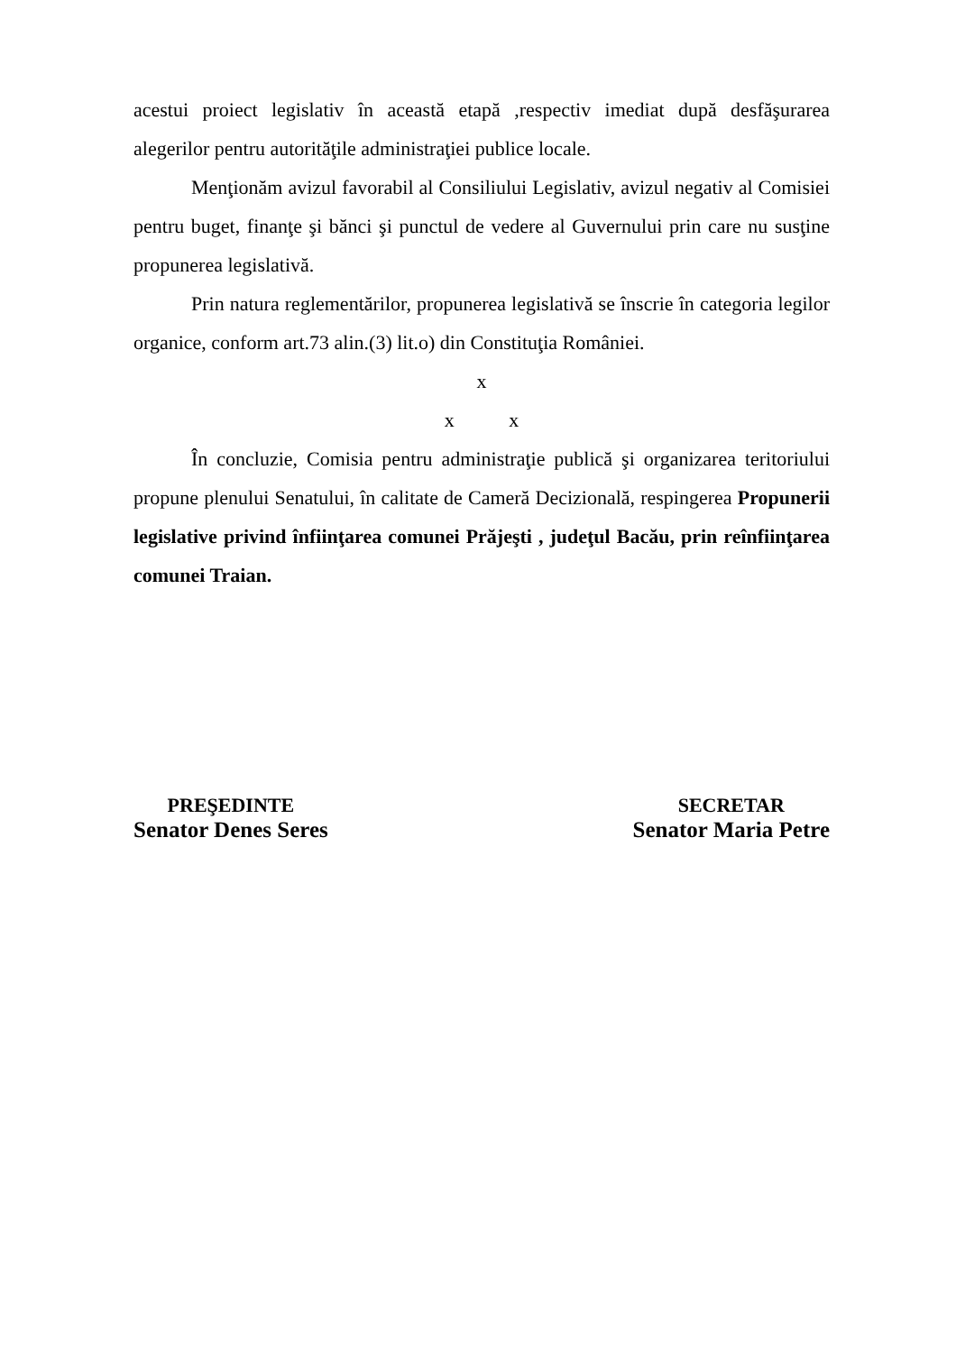acestui proiect legislativ în această etapă ,respectiv imediat după desfăşurarea alegerilor pentru autorităţile administraţiei publice locale.
Menţionăm avizul favorabil al Consiliului Legislativ, avizul negativ al Comisiei pentru buget, finanţe şi bănci şi punctul de vedere al Guvernului prin care nu susţine propunerea legislativă.
Prin natura reglementărilor, propunerea legislativă se înscrie în categoria legilor organice, conform art.73 alin.(3) lit.o) din Constituţia României.
x
x x
În concluzie, Comisia pentru administraţie publică şi organizarea teritoriului propune plenului Senatului, în calitate de Cameră Decizională, respingerea Propunerii legislative privind înfiinţarea comunei Prăjeşti , judeţul Bacău, prin reînfiinţarea comunei Traian.
PREŞEDINTE
Senator Denes Seres
SECRETAR
Senator Maria Petre